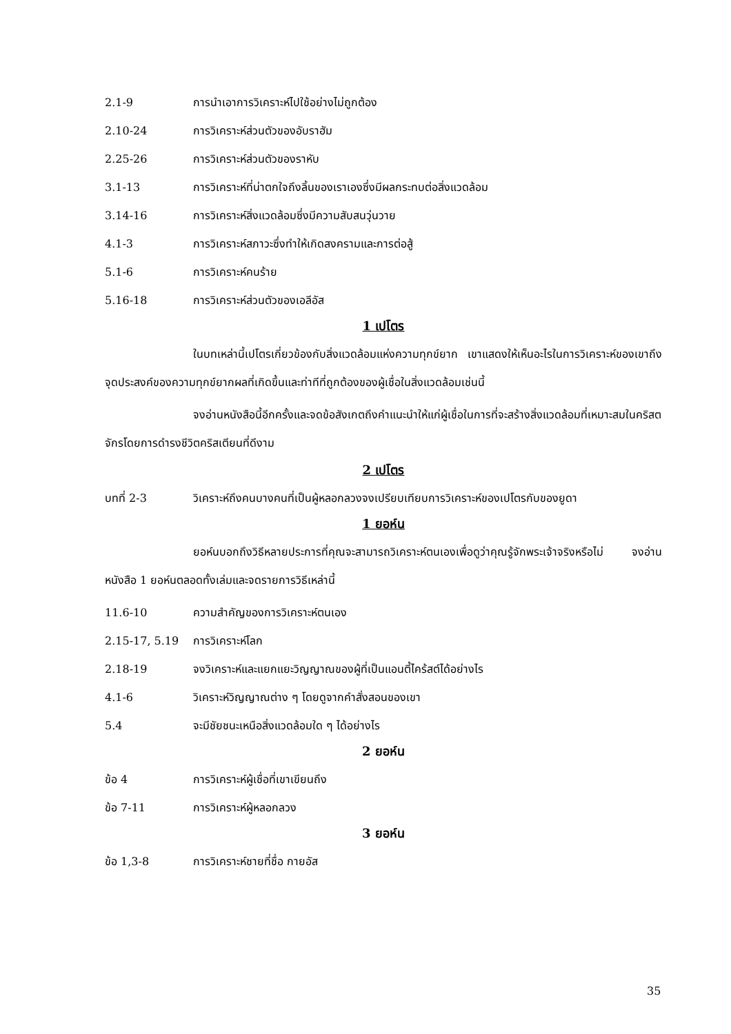2.1-9 การนำเอาการวิเคราะห์ไปใช้อย่างไม่ถูกต้อง
2.10-24 การวิเคราะห์ส่วนตัวของอับราฮัม
2.25-26 การวิเคราะห์ส่วนตัวของราหับ
3.1-13 การวิเคราะห์ที่น่าตกใจถึงลิ้นของเราเองซึ่งมีผลกระทบต่อสิ่งแวดล้อม
3.14-16 การวิเคราะห์สิ่งแวดล้อมซึ่งมีความสับสนวุ่นวาย
4.1-3 การวิเคราะห์สภาวะซึ่งทำให้เกิดสงครามและการต่อสู้
5.1-6 การวิเคราะห์คนร้าย
5.16-18 การวิเคราะห์ส่วนตัวของเอลีอัส
1 เปโตร
ในบทเหล่านี้เปโตรเกี่ยวข้องกับสิ่งแวดล้อมแห่งความทุกข์ยาก เขาแสดงให้เห็นอะไรในการวิเคราะห์ของเขาถึงจุดประสงค์ของความทุกข์ยากผลที่เกิดขึ้นและท่าทีที่ถูกต้องของผู้เชื่อในสิ่งแวดล้อมเช่นนี้
จงอ่านหนังสือนี้อีกครั้งและจดข้อสังเกตถึงคำแนะนำให้แก่ผู้เชื่อในการที่จะสร้างสิ่งแวดล้อมที่เหมาะสมในคริสตจักรโดยการดำรงชีวิตคริสเตียนที่ดีงาม
2 เปโตร
บทที่ 2-3 วิเคราะห์ถึงคนบางคนที่เป็นผู้หลอกลวงจงเปรียบเทียบการวิเคราะห์ของเปโตรกับของยูดา
1 ยอห์น
ยอห์นบอกถึงวิธีหลายประการที่คุณจะสามารถวิเคราะห์ตนเองเพื่อดูว่าคุณรู้จักพระเจ้าจริงหรือไม่ จงอ่านหนังสือ 1 ยอห์นตลอดทั้งเล่มและจดรายการวิธีเหล่านี้
11.6-10 ความสำคัญของการวิเคราะห์ตนเอง
2.15-17, 5.19 การวิเคราะห์โลก
2.18-19 จงวิเคราะห์และแยกแยะวิญญาณของผู้ที่เป็นแอนตี้ไคร้สต์ได้อย่างไร
4.1-6 วิเคราะห์วิญญาณต่าง ๆ โดยดูจากคำสั่งสอนของเขา
5.4 จะมีชัยชนะเหนือสิ่งแวดล้อมใด ๆ ได้อย่างไร
2 ยอห์น
ข้อ 4 การวิเคราะห์ผู้เชื่อที่เขาเขียนถึง
ข้อ 7-11 การวิเคราะห์ผู้หลอกลวง
3 ยอห์น
ข้อ 1,3-8 การวิเคราะห์ชายที่ชื่อ กายอัส
35